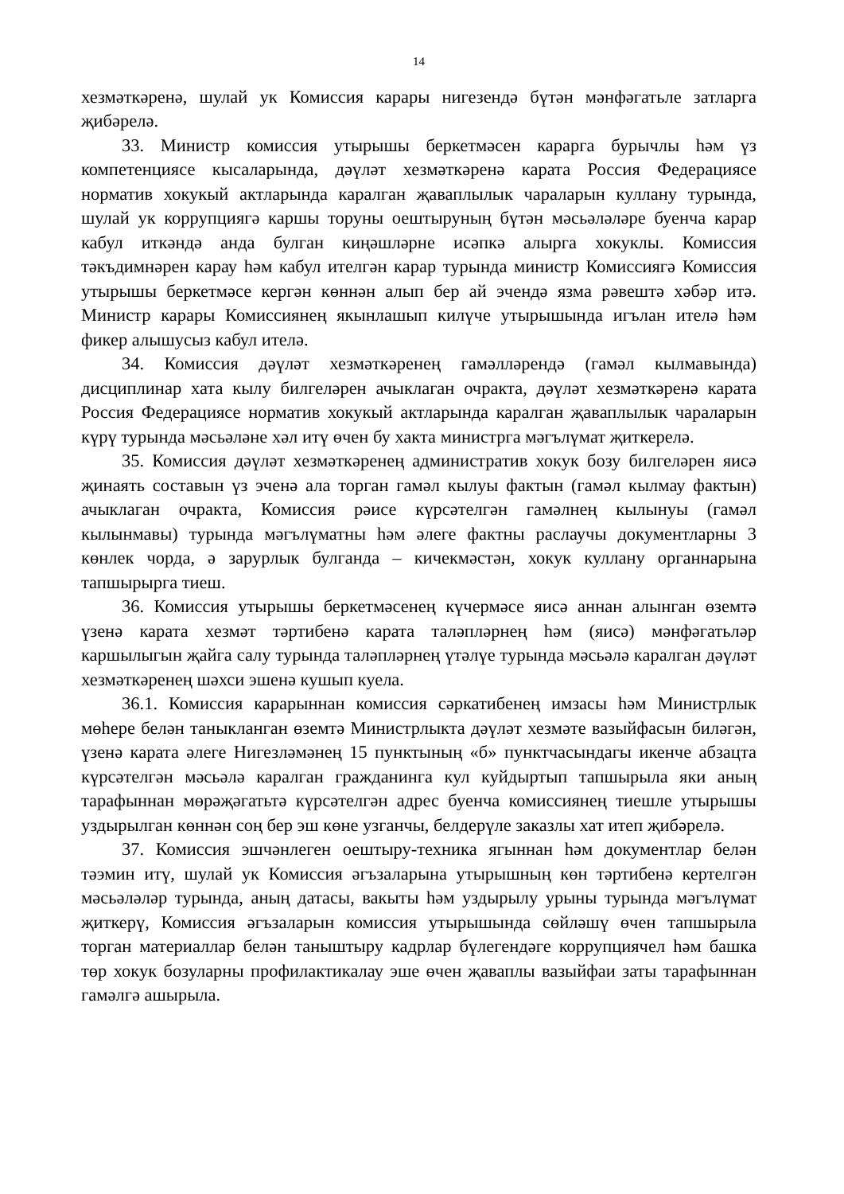14
хезмәткәренә, шулай ук Комиссия карары нигезендә бүтән мәнфәгатьле затларга җибәрелә.
33. Министр комиссия утырышы беркетмәсен карарга бурычлы һәм үз компетенциясе кысаларында, дәүләт хезмәткәренә карата Россия Федерациясе норматив хокукый актларында каралган җаваплылык чараларын куллану турында, шулай ук коррупциягә каршы торуны оештыруның бүтән мәсьәләләре буенча карар кабул иткәндә анда булган киңәшләрне исәпкә алырга хокуклы. Комиссия тәкъдимнәрен карау һәм кабул ителгән карар турында министр Комиссиягә Комиссия утырышы беркетмәсе кергән көннән алып бер ай эчендә язма рәвештә хәбәр итә. Министр карары Комиссиянең якынлашып килүче утырышында игълан ителә һәм фикер алышусыз кабул ителә.
34. Комиссия дәүләт хезмәткәренең гамәлләрендә (гамәл кылмавында) дисциплинар хата кылу билгеләрен ачыклаган очракта, дәүләт хезмәткәренә карата Россия Федерациясе норматив хокукый актларында каралган җаваплылык чараларын күрү турында мәсьәләне хәл итү өчен бу хакта министрга мәгълүмат җиткерелә.
35. Комиссия дәүләт хезмәткәренең административ хокук бозу билгеләрен яисә җинаять составын үз эченә ала торган гамәл кылуы фактын (гамәл кылмау фактын) ачыклаган очракта, Комиссия рәисе күрсәтелгән гамәлнең кылынуы (гамәл кылынмавы) турында мәгълүматны һәм әлеге фактны раслаучы документларны 3 көнлек чорда, ә зарурлык булганда – кичекмәстән, хокук куллану органнарына тапшырырга тиеш.
36. Комиссия утырышы беркетмәсенең күчермәсе яисә аннан алынган өземтә үзенә карата хезмәт тәртибенә карата таләпләрнең һәм (яисә) мәнфәгатьләр каршылыгын җайга салу турында таләпләрнең үтәлүе турында мәсьәлә каралган дәүләт хезмәткәренең шәхси эшенә кушып куела.
36.1. Комиссия карарыннан комиссия сәркатибенең имзасы һәм Министрлык мөһере белән таныкланган өземтә Министрлыкта дәүләт хезмәте вазыйфасын биләгән, үзенә карата әлеге Нигезләмәнең 15 пунктының «б» пунктчасындагы икенче абзацта күрсәтелгән мәсьәлә каралган гражданинга кул куйдыртып тапшырыла яки аның тарафыннан мөрәҗәгатьтә күрсәтелгән адрес буенча комиссиянең тиешле утырышы уздырылган көннән соң бер эш көне узганчы, белдерүле заказлы хат итеп җибәрелә.
37. Комиссия эшчәнлеген оештыру-техника ягыннан һәм документлар белән тәэмин итү, шулай ук Комиссия әгъзаларына утырышның көн тәртибенә кертелгән мәсьәләләр турында, аның датасы, вакыты һәм уздырылу урыны турында мәгълүмат җиткерү, Комиссия әгъзаларын комиссия утырышында сөйләшү өчен тапшырыла торган материаллар белән таныштыру кадрлар бүлегендәге коррупциячел һәм башка төр хокук бозуларны профилактикалау эше өчен җаваплы вазыйфаи заты тарафыннан гамәлгә ашырыла.